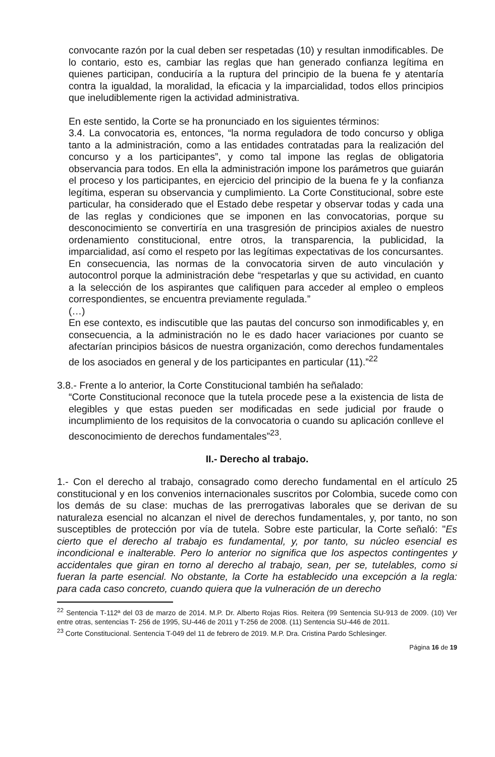convocante razón por la cual deben ser respetadas (10) y resultan inmodificables. De lo contario, esto es, cambiar las reglas que han generado confianza legítima en quienes participan, conduciría a la ruptura del principio de la buena fe y atentaría contra la igualdad, la moralidad, la eficacia y la imparcialidad, todos ellos principios que ineludiblemente rigen la actividad administrativa.
En este sentido, la Corte se ha pronunciado en los siguientes términos:
3.4. La convocatoria es, entonces, “la norma reguladora de todo concurso y obliga tanto a la administración, como a las entidades contratadas para la realización del concurso y a los participantes”, y como tal impone las reglas de obligatoria observancia para todos. En ella la administración impone los parámetros que guiarán el proceso y los participantes, en ejercicio del principio de la buena fe y la confianza legítima, esperan su observancia y cumplimiento. La Corte Constitucional, sobre este particular, ha considerado que el Estado debe respetar y observar todas y cada una de las reglas y condiciones que se imponen en las convocatorias, porque su desconocimiento se convertiría en una trasgresión de principios axiales de nuestro ordenamiento constitucional, entre otros, la transparencia, la publicidad, la imparcialidad, así como el respeto por las legítimas expectativas de los concursantes. En consecuencia, las normas de la convocatoria sirven de auto vinculación y autocontrol porque la administración debe “respetarlas y que su actividad, en cuanto a la selección de los aspirantes que califiquen para acceder al empleo o empleos correspondientes, se encuentra previamente regulada.”
(…)
En ese contexto, es indiscutible que las pautas del concurso son inmodificables y, en consecuencia, a la administración no le es dado hacer variaciones por cuanto se afectarían principios básicos de nuestra organización, como derechos fundamentales de los asociados en general y de los participantes en particular (11).”<sup>22</sup>
3.8.- Frente a lo anterior, la Corte Constitucional también ha señalado:
“Corte Constitucional reconoce que la tutela procede pese a la existencia de lista de elegibles y que estas pueden ser modificadas en sede judicial por fraude o incumplimiento de los requisitos de la convocatoria o cuando su aplicación conlleve el desconocimiento de derechos fundamentales”<sup>23</sup>.
II.- Derecho al trabajo.
1.- Con el derecho al trabajo, consagrado como derecho fundamental en el artículo 25 constitucional y en los convenios internacionales suscritos por Colombia, sucede como con los demás de su clase: muchas de las prerrogativas laborales que se derivan de su naturaleza esencial no alcanzan el nivel de derechos fundamentales, y, por tanto, no son susceptibles de protección por vía de tutela. Sobre este particular, la Corte señaló: "Es cierto que el derecho al trabajo es fundamental, y, por tanto, su núcleo esencial es incondicional e inalterable. Pero lo anterior no significa que los aspectos contingentes y accidentales que giran en torno al derecho al trabajo, sean, per se, tutelables, como si fueran la parte esencial. No obstante, la Corte ha establecido una excepción a la regla: para cada caso concreto, cuando quiera que la vulneración de un derecho
<sup>22</sup> Sentencia T-112ª del 03 de marzo de 2014. M.P. Dr. Alberto Rojas Rios. Reitera (99 Sentencia SU-913 de 2009. (10) Ver entre otras, sentencias T- 256 de 1995, SU-446 de 2011 y T-256 de 2008. (11) Sentencia SU-446 de 2011.
<sup>23</sup> Corte Constitucional. Sentencia T-049 del 11 de febrero de 2019. M.P. Dra. Cristina Pardo Schlesinger.
Página 16 de 19